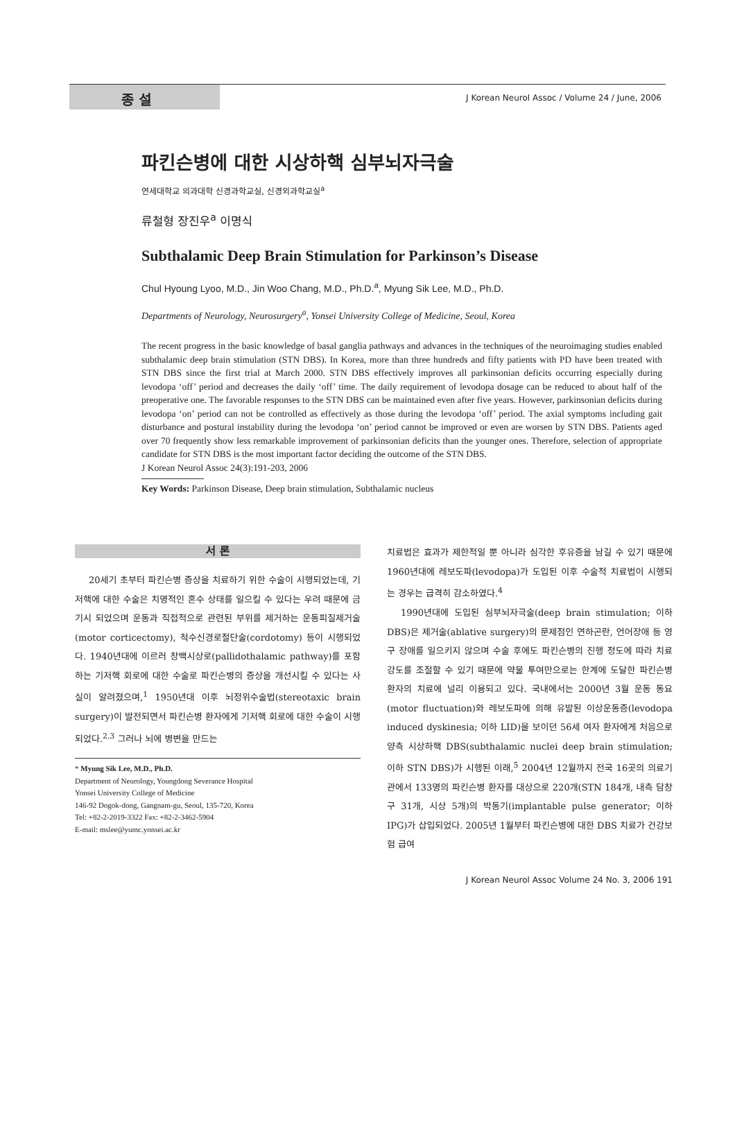종 설
J Korean Neurol Assoc / Volume 24 / June, 2006
파킨슨병에 대한 시상하핵 심부뇌자극술
연세대학교 의과대학 신경과학교실, 신경외과학교실<sup>a</sup>
류철형 장진우<sup>a</sup> 이명식
Subthalamic Deep Brain Stimulation for Parkinson’s Disease
Chul Hyoung Lyoo, M.D., Jin Woo Chang, M.D., Ph.D.<sup>a</sup>, Myung Sik Lee, M.D., Ph.D.
Departments of Neurology, Neurosurgery<sup>a</sup>, Yonsei University College of Medicine, Seoul, Korea
The recent progress in the basic knowledge of basal ganglia pathways and advances in the techniques of the neuroimaging studies enabled subthalamic deep brain stimulation (STN DBS). In Korea, more than three hundreds and fifty patients with PD have been treated with STN DBS since the first trial at March 2000. STN DBS effectively improves all parkinsonian deficits occurring especially during levodopa ‘off’ period and decreases the daily ‘off’ time. The daily requirement of levodopa dosage can be reduced to about half of the preoperative one. The favorable responses to the STN DBS can be maintained even after five years. However, parkinsonian deficits during levodopa ‘on’ period can not be controlled as effectively as those during the levodopa ‘off’ period. The axial symptoms including gait disturbance and postural instability during the levodopa ‘on’ period cannot be improved or even are worsen by STN DBS. Patients aged over 70 frequently show less remarkable improvement of parkinsonian deficits than the younger ones. Therefore, selection of appropriate candidate for STN DBS is the most important factor deciding the outcome of the STN DBS.
J Korean Neurol Assoc 24(3):191-203, 2006
Key Words: Parkinson Disease, Deep brain stimulation, Subthalamic nucleus
서 론
20세기 초부터 파킨슨병 증상을 치료하기 위한 수술이 시행되었는데, 기저핵에 대한 수술은 치명적인 혼수 상태를 일으킬 수 있다는 우려 때문에 금기시 되었으며 운동과 직접적으로 관련된 부위를 제거하는 운동피질제거술(motor corticectomy), 척수신경로절단술(cordotomy) 등이 시행되었다. 1940년대에 이르러 창백시상로(pallidothalamic pathway)를 포함하는 기저핵 회로에 대한 수술로 파킨슨병의 증상을 개선시킬 수 있다는 사실이 알려졌으며,<sup>1</sup> 1950년대 이후 뇌정위수술법(stereotaxic brain surgery)이 발전되면서 파킨슨병 환자에게 기저핵 회로에 대한 수술이 시행되었다.<sup>2,3</sup> 그러나 뇌에 병변을 만드는
* Myung Sik Lee, M.D., Ph.D.
Department of Neurology, Youngdong Severance Hospital
Yonsei University College of Medicine
146-92 Dogok-dong, Gangnam-gu, Seoul, 135-720, Korea
Tel: +82-2-2019-3322 Fax: +82-2-3462-5904
E-mail: mslee@yumc.yonsei.ac.kr
치료법은 효과가 제한적일 뿐 아니라 심각한 후유증을 남길 수 있기 때문에 1960년대에 레보도파(levodopa)가 도입된 이후 수술적 치료법이 시행되는 경우는 급격히 감소하였다.<sup>4</sup>
1990년대에 도입된 심부뇌자극술(deep brain stimulation; 이하 DBS)은 제거술(ablative surgery)의 문제점인 연하곤란, 언어장애 등 영구 장애를 일으키지 않으며 수술 후에도 파킨슨병의 진행 정도에 따라 치료 강도를 조절할 수 있기 때문에 약물 투여만으로는 한계에 도달한 파킨슨병 환자의 치료에 널리 이용되고 있다. 국내에서는 2000년 3월 운동 동요(motor fluctuation)와 레보도파에 의해 유발된 이상운동증(levodopa induced dyskinesia; 이하 LID)을 보이던 56세 여자 환자에게 처음으로 양측 시상하핵 DBS(subthalamic nuclei deep brain stimulation; 이하 STN DBS)가 시행된 이래,<sup>5</sup> 2004년 12월까지 전국 16곳의 의료기관에서 133명의 파킨슨병 환자를 대상으로 220개(STN 184개, 내측 담창구 31개, 시상 5개)의 박동기(implantable pulse generator; 이하 IPG)가 삽입되었다. 2005년 1월부터 파킨슨병에 대한 DBS 치료가 건강보험 급여
J Korean Neurol Assoc Volume 24 No. 3, 2006 191